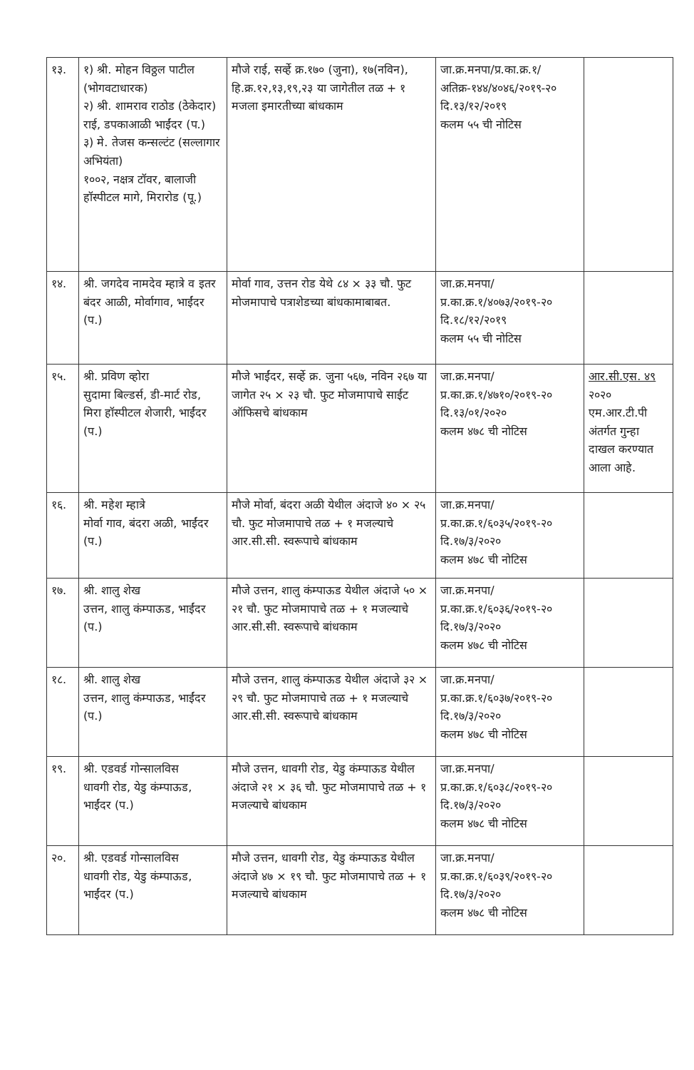| १३. | १) श्री. मोहन विठ्ठल पाटील (भोगवटाधारक) २) श्री. शामराव राठोड (ठेकेदार) राई, डपकाआळी भाईंदर (प.) ३) मे. तेजस कन्सल्टंट (सल्लागार अभियंता) १००२, नक्षत्र टॉवर, बालाजी हॉस्पीटल मागे, मिरारोड (पू.) | मौजे राई, सर्व्हे क्र.१७० (जुना), १७(नविन), हि.क्र.१२,१३,१९,२३ या जागेतील तळ + १ मजला इमारतीच्या बांधकाम | जा.क्र.मनपा/प्र.का.क्र.१/अतिक्र-१४४/४०४६/२०१९-२० दि.१३/१२/२०१९ कलम ५५ ची नोटिस | |
| १४. | श्री. जगदेव नामदेव म्हात्रे व इतर बंदर आळी, मोर्वागाव, भाईंदर (प.) | मोर्वा गाव, उत्तन रोड येथे ८४ × ३३ चौ. फुट मोजमापाचे पत्राशेडच्या बांधकामाबाबत. | जा.क्र.मनपा/प्र.का.क्र.१/४०७३/२०१९-२० दि.१८/१२/२०१९ कलम ५५ ची नोटिस | |
| १५. | श्री. प्रविण व्होरा सुदामा बिल्डर्स, डी-मार्ट रोड, मिरा हॉस्पीटल शेजारी, भाईंदर (प.) | मौजे भाईंदर, सर्व्हे क्र. जुना ५६७, नविन २६७ या जागेत २५ × २३ चौ. फुट मोजमापाचे साईट ऑफिसचे बांधकाम | जा.क्र.मनपा/प्र.का.क्र.१/४७१०/२०१९-२० दि.१३/०१/२०२० कलम ४७८ ची नोटिस | आर.सी.एस. ४९ २०२० एम.आर.टी.पी अंतर्गत गुन्हा दाखल करण्यात आला आहे. |
| १६. | श्री. महेश म्हात्रे मोर्वा गाव, बंदरा अळी, भाईंदर (प.) | मौजे मोर्वा, बंदरा अळी येथील अंदाजे ४० × २५ चौ. फुट मोजमापाचे तळ + १ मजल्याचे आर.सी.सी. स्वरूपाचे बांधकाम | जा.क्र.मनपा/प्र.का.क्र.१/६०३५/२०१९-२० दि.१७/३/२०२० कलम ४७८ ची नोटिस | |
| १७. | श्री. शालु शेख उत्तन, शालु कंम्पाऊड, भाईंदर (प.) | मौजे उत्तन, शालु कंम्पाऊड येथील अंदाजे ५० × २१ चौ. फुट मोजमापाचे तळ + १ मजल्याचे आर.सी.सी. स्वरूपाचे बांधकाम | जा.क्र.मनपा/प्र.का.क्र.१/६०३६/२०१९-२० दि.१७/३/२०२० कलम ४७८ ची नोटिस | |
| १८. | श्री. शालु शेख उत्तन, शालु कंम्पाऊड, भाईंदर (प.) | मौजे उत्तन, शालु कंम्पाऊड येथील अंदाजे ३२ × २९ चौ. फुट मोजमापाचे तळ + १ मजल्याचे आर.सी.सी. स्वरूपाचे बांधकाम | जा.क्र.मनपा/प्र.का.क्र.१/६०३७/२०१९-२० दि.१७/३/२०२० कलम ४७८ ची नोटिस | |
| १९. | श्री. एडवर्ड गोन्सालविस धावगी रोड, येडु कंम्पाऊड, भाईंदर (प.) | मौजे उत्तन, धावगी रोड, येडु कंम्पाऊड येथील अंदाजे २१ × ३६ चौ. फुट मोजमापाचे तळ + १ मजल्याचे बांधकाम | जा.क्र.मनपा/प्र.का.क्र.१/६०३८/२०१९-२० दि.१७/३/२०२० कलम ४७८ ची नोटिस | |
| २०. | श्री. एडवर्ड गोन्सालविस धावगी रोड, येडु कंम्पाऊड, भाईंदर (प.) | मौजे उत्तन, धावगी रोड, येडु कंम्पाऊड येथील अंदाजे ४७ × १९ चौ. फुट मोजमापाचे तळ + १ मजल्याचे बांधकाम | जा.क्र.मनपा/प्र.का.क्र.१/६०३९/२०१९-२० दि.१७/३/२०२० कलम ४७८ ची नोटिस | |